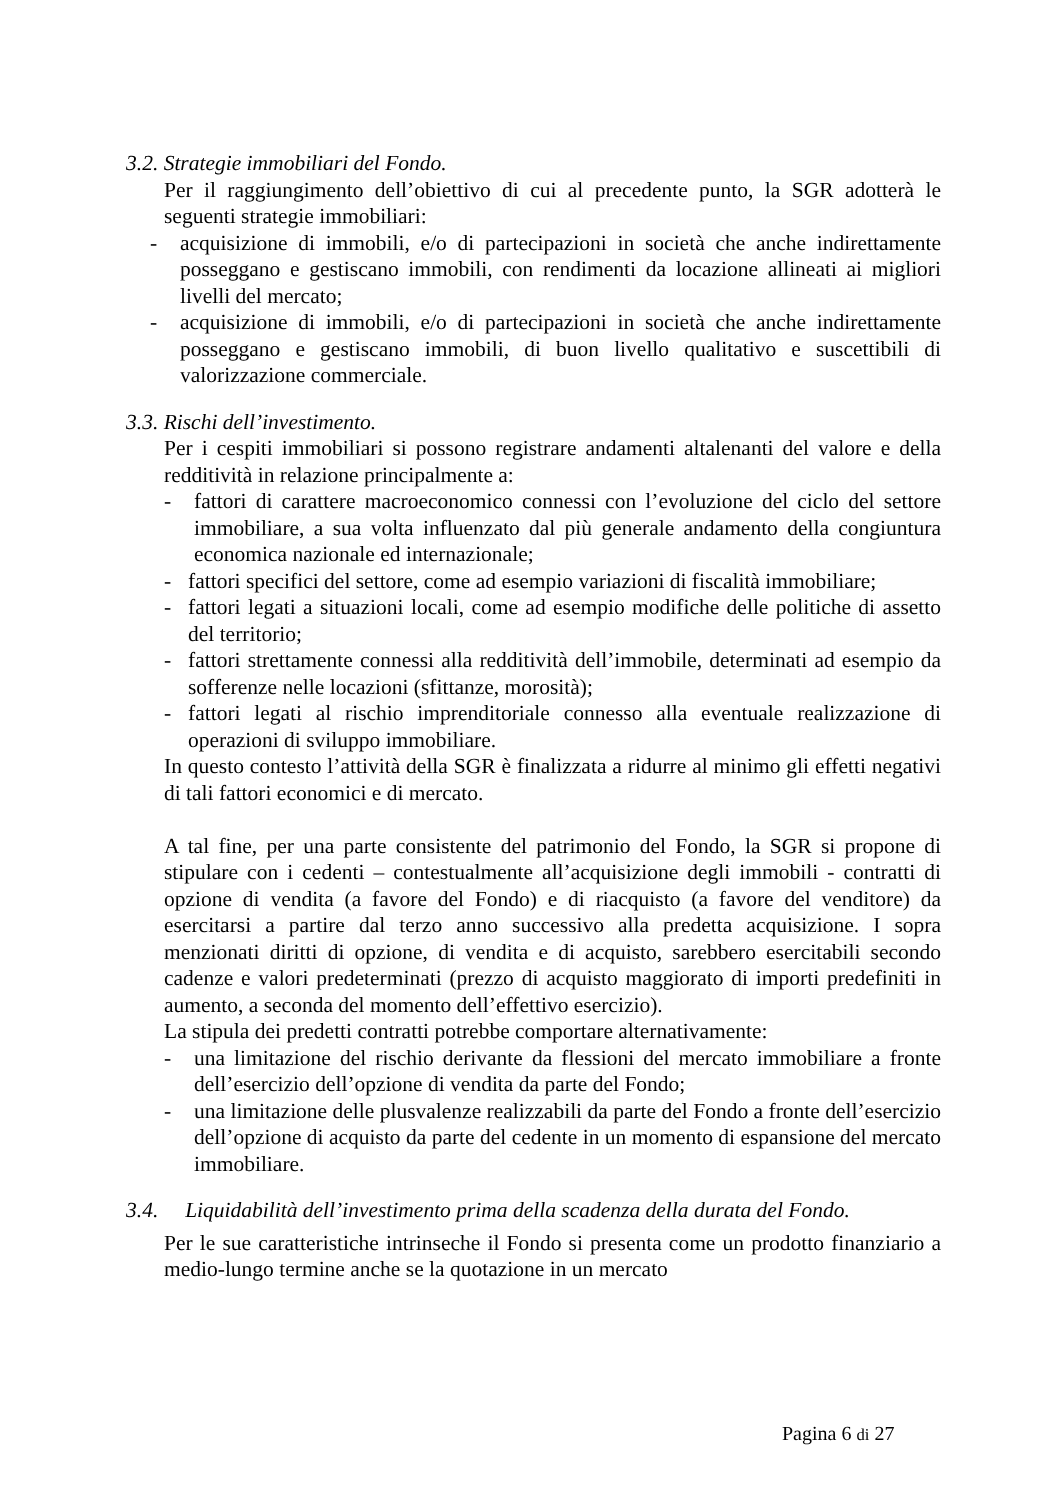3.2. Strategie immobiliari del Fondo.
Per il raggiungimento dell’obiettivo di cui al precedente punto, la SGR adotterà le seguenti strategie immobiliari:
- acquisizione di immobili, e/o di partecipazioni in società che anche indirettamente posseggano e gestiscano immobili, con rendimenti da locazione allineati ai migliori livelli del mercato;
- acquisizione di immobili, e/o di partecipazioni in società che anche indirettamente posseggano e gestiscano immobili, di buon livello qualitativo e suscettibili di valorizzazione commerciale.
3.3. Rischi dell’investimento.
Per i cespiti immobiliari si possono registrare andamenti altalenanti del valore e della redditività in relazione principalmente a:
- fattori di carattere macroeconomico connessi con l’evoluzione del ciclo del settore immobiliare, a sua volta influenzato dal più generale andamento della congiuntura economica nazionale ed internazionale;
- fattori specifici del settore, come ad esempio variazioni di fiscalità immobiliare;
- fattori legati a situazioni locali, come ad esempio modifiche delle politiche di assetto del territorio;
- fattori strettamente connessi alla redditività dell’immobile, determinati ad esempio da sofferenze nelle locazioni (sfittanze, morosità);
- fattori legati al rischio imprenditoriale connesso alla eventuale realizzazione di operazioni di sviluppo immobiliare.
In questo contesto l’attività della SGR è finalizzata a ridurre al minimo gli effetti negativi di tali fattori economici e di mercato.
A tal fine, per una parte consistente del patrimonio del Fondo, la SGR si propone di stipulare con i cedenti – contestualmente all’acquisizione degli immobili - contratti di opzione di vendita (a favore del Fondo) e di riacquisto (a favore del venditore) da esercitarsi a partire dal terzo anno successivo alla predetta acquisizione. I sopra menzionati diritti di opzione, di vendita e di acquisto, sarebbero esercitabili secondo cadenze e valori predeterminati (prezzo di acquisto maggiorato di importi predefiniti in aumento, a seconda del momento dell’effettivo esercizio).
La stipula dei predetti contratti potrebbe comportare alternativamente:
- una limitazione del rischio derivante da flessioni del mercato immobiliare a fronte dell’esercizio dell’opzione di vendita da parte del Fondo;
- una limitazione delle plusvalenze realizzabili da parte del Fondo a fronte dell’esercizio dell’opzione di acquisto da parte del cedente in un momento di espansione del mercato immobiliare.
3.4. Liquidabilità dell’investimento prima della scadenza della durata del Fondo.
Per le sue caratteristiche intrinseche il Fondo si presenta come un prodotto finanziario a medio-lungo termine anche se la quotazione in un mercato
Pagina 6 di 27